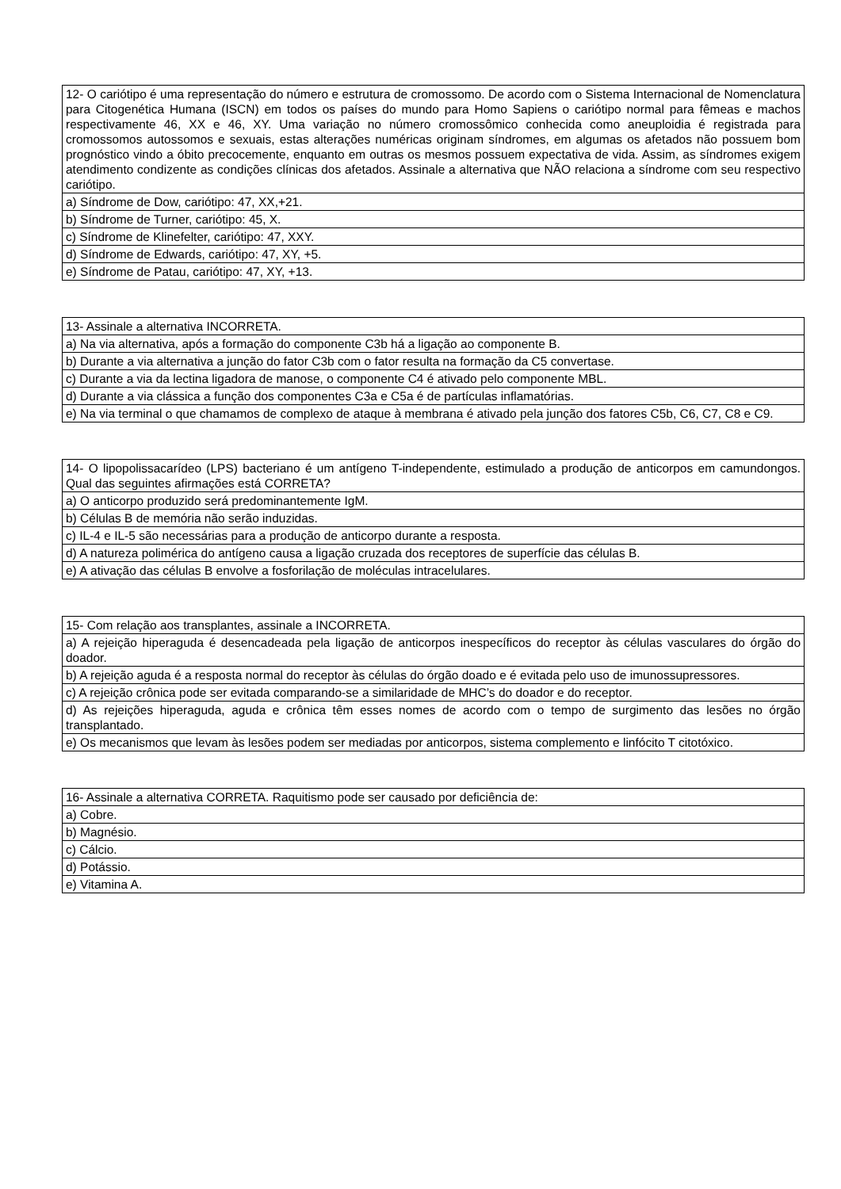| 12- O cariótipo é uma representação do número e estrutura de cromossomo. De acordo com o Sistema Internacional de Nomenclatura para Citogenética Humana (ISCN) em todos os países do mundo para Homo Sapiens o cariótipo normal para fêmeas e machos respectivamente 46, XX e 46, XY. Uma variação no número cromossômico conhecida como aneuploidia é registrada para cromossomos autossomos e sexuais, estas alterações numéricas originam síndromes, em algumas os afetados não possuem bom prognóstico vindo a óbito precocemente, enquanto em outras os mesmos possuem expectativa de vida. Assim, as síndromes exigem atendimento condizente as condições clínicas dos afetados. Assinale a alternativa que NÃO relaciona a síndrome com seu respectivo cariótipo. |
| a) Síndrome de Dow, cariótipo: 47, XX,+21. |
| b) Síndrome de Turner, cariótipo: 45, X. |
| c) Síndrome de Klinefelter, cariótipo: 47, XXY. |
| d) Síndrome de Edwards, cariótipo: 47, XY, +5. |
| e) Síndrome de Patau, cariótipo: 47, XY, +13. |
| 13- Assinale a alternativa INCORRETA. |
| a) Na via alternativa, após a formação do componente C3b há a ligação ao componente B. |
| b) Durante a via alternativa a junção do fator C3b com o fator resulta na formação da C5 convertase. |
| c) Durante a via da lectina ligadora de manose, o componente C4 é ativado pelo componente MBL. |
| d) Durante a via clássica a função dos componentes C3a e C5a é de partículas inflamatórias. |
| e) Na via terminal o que chamamos de complexo de ataque à membrana é ativado pela junção dos fatores C5b, C6, C7, C8 e C9. |
| 14- O lipopolissacarídeo (LPS) bacteriano é um antígeno T-independente, estimulado a produção de anticorpos em camundongos. Qual das seguintes afirmações está CORRETA? |
| a) O anticorpo produzido será predominantemente IgM. |
| b) Células B de memória não serão induzidas. |
| c) IL-4 e IL-5 são necessárias para a produção de anticorpo durante a resposta. |
| d) A natureza polimérica do antígeno causa a ligação cruzada dos receptores de superfície das células B. |
| e) A ativação das células B envolve a fosforilação de moléculas intracelulares. |
| 15- Com relação aos transplantes, assinale a INCORRETA. |
| a) A rejeição hiperaguda é desencadeada pela ligação de anticorpos inespecíficos do receptor às células vasculares do órgão do doador. |
| b) A rejeição aguda é a resposta normal do receptor às células do órgão doado e é evitada pelo uso de imunossupressores. |
| c) A rejeição crônica pode ser evitada comparando-se a similaridade de MHC’s do doador e do receptor. |
| d) As rejeições hiperaguda, aguda e crônica têm esses nomes de acordo com o tempo de surgimento das lesões no órgão transplantado. |
| e) Os mecanismos que levam às lesões podem ser mediadas por anticorpos, sistema complemento e linfócito T citotóxico. |
| 16- Assinale a alternativa CORRETA. Raquitismo pode ser causado por deficiência de: |
| a) Cobre. |
| b) Magnésio. |
| c) Cálcio. |
| d) Potássio. |
| e) Vitamina A. |